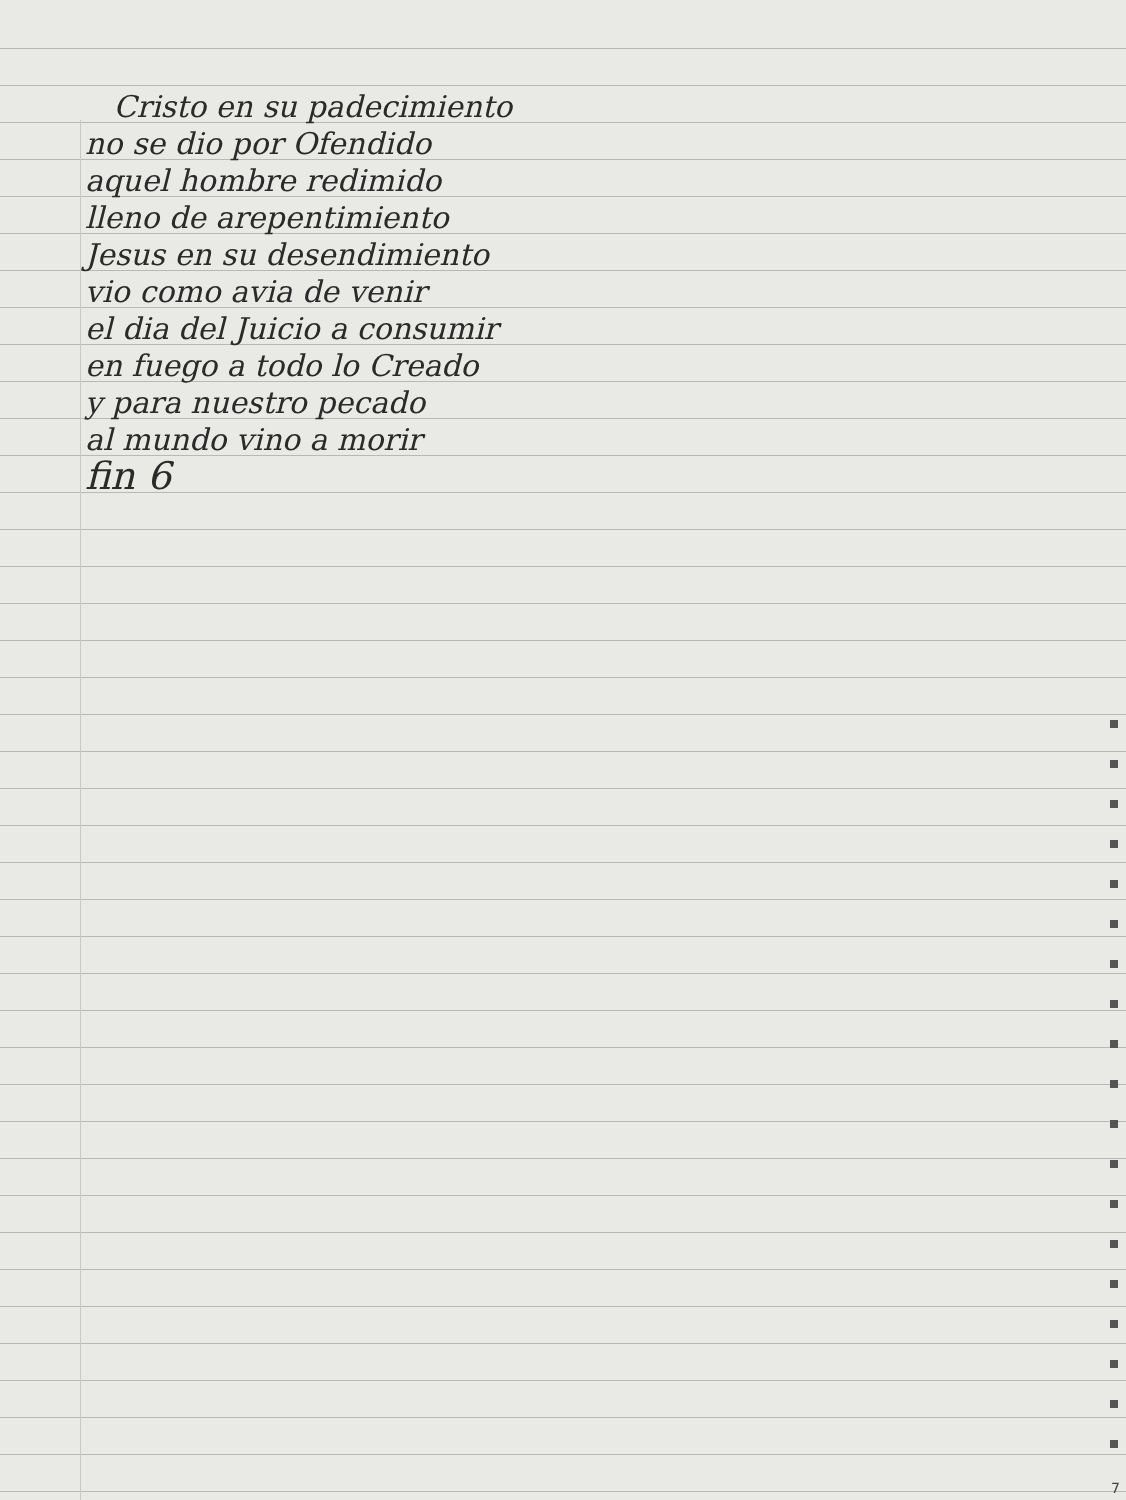Cristo en su padecimiento
no se dio por Ofendido
aquel hombre redimido
lleno de arepentimiento
Jesus en su desendimiento
vio como avia de venir
el dia del Juicio a consumir
en fuego a todo lo Creado
y para nuestro pecado
al mundo vino a morir
fin 6
7